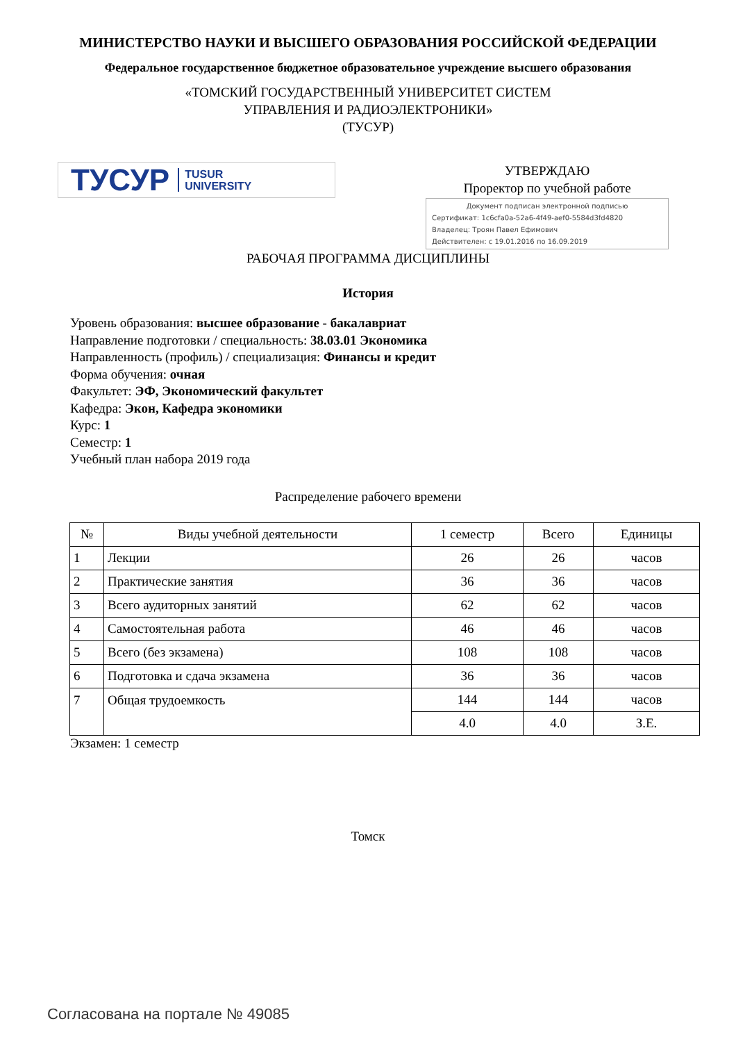МИНИСТЕРСТВО НАУКИ И ВЫСШЕГО ОБРАЗОВАНИЯ РОССИЙСКОЙ ФЕДЕРАЦИИ
Федеральное государственное бюджетное образовательное учреждение высшего образования
«ТОМСКИЙ ГОСУДАРСТВЕННЫЙ УНИВЕРСИТЕТ СИСТЕМ
УПРАВЛЕНИЯ И РАДИОЭЛЕКТРОНИКИ»
(ТУСУР)
ТУСУР TUSUR
UNIVERSITY
УТВЕРЖДАЮ
Проректор по учебной работе
Документ подписан электронной подписью
Сертификат: 1c6cfa0a-52a6-4f49-aef0-5584d3fd4820
Владелец: Троян Павел Ефимович
Действителен: с 19.01.2016 по 16.09.2019
РАБОЧАЯ ПРОГРАММА ДИСЦИПЛИНЫ
История
Уровень образования: высшее образование - бакалавриат
Направление подготовки / специальность: 38.03.01 Экономика
Направленность (профиль) / специализация: Финансы и кредит
Форма обучения: очная
Факультет: ЭФ, Экономический факультет
Кафедра: Экон, Кафедра экономики
Курс: 1
Семестр: 1
Учебный план набора 2019 года
Распределение рабочего времени
| № | Виды учебной деятельности | 1 семестр | Всего | Единицы |
| --- | --- | --- | --- | --- |
| 1 | Лекции | 26 | 26 | часов |
| 2 | Практические занятия | 36 | 36 | часов |
| 3 | Всего аудиторных занятий | 62 | 62 | часов |
| 4 | Самостоятельная работа | 46 | 46 | часов |
| 5 | Всего (без экзамена) | 108 | 108 | часов |
| 6 | Подготовка и сдача экзамена | 36 | 36 | часов |
| 7 | Общая трудоемкость | 144 | 144 | часов |
| | | 4.0 | 4.0 | З.Е. |
Экзамен: 1 семестр
Томск
Согласована на портале № 49085